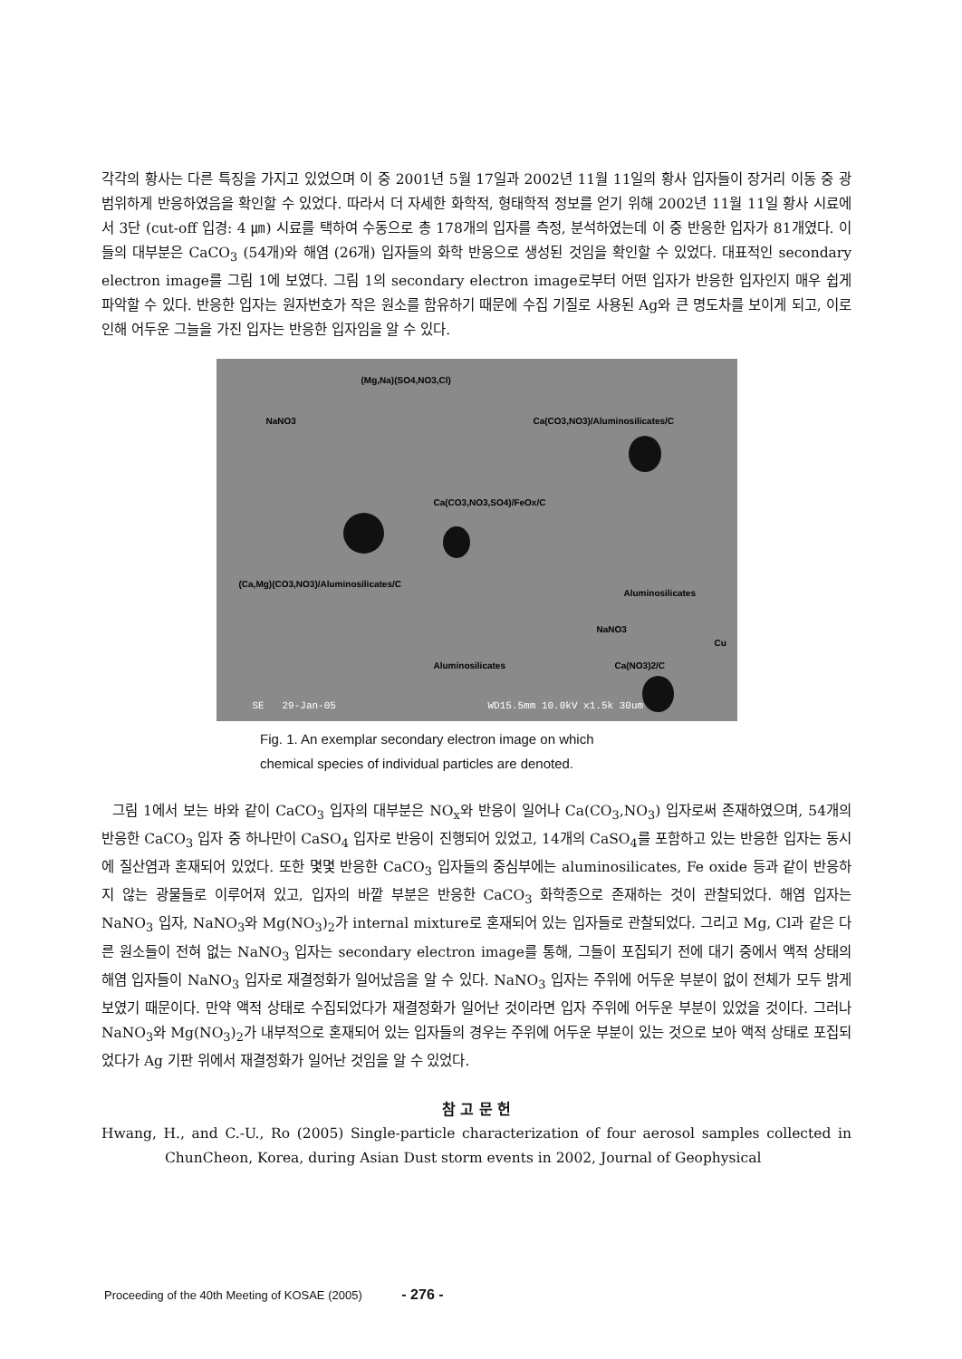각각의 황사는 다른 특징을 가지고 있었으며 이 중 2001년 5월 17일과 2002년 11월 11일의 황사 입자들이 장거리 이동 중 광범위하게 반응하였음을 확인할 수 있었다. 따라서 더 자세한 화학적, 형태학적 정보를 얻기 위해 2002년 11월 11일 황사 시료에서 3단 (cut-off 입경: 4 ㎛) 시료를 택하여 수동으로 총 178개의 입자를 측정, 분석하였는데 이 중 반응한 입자가 81개였다. 이들의 대부분은 CaCO<sub>3</sub> (54개)와 해염 (26개) 입자들의 화학 반응으로 생성된 것임을 확인할 수 있었다. 대표적인 secondary electron image를 그림 1에 보였다. 그림 1의 secondary electron image로부터 어떤 입자가 반응한 입자인지 매우 쉽게 파악할 수 있다. 반응한 입자는 원자번호가 작은 원소를 함유하기 때문에 수집 기질로 사용된 Ag와 큰 명도차를 보이게 되고, 이로 인해 어두운 그늘을 가진 입자는 반응한 입자임을 알 수 있다.
(Mg,Na)(SO4,NO3,Cl)
NaNO3 Ca(CO3,NO3)/Aluminosilicates/C
Ca(CO3,NO3,SO4)/FeOx/C
(Ca,Mg)(CO3,NO3)/Aluminosilicates/C
Aluminosilicates
NaNO3
Cu
Aluminosilicates Ca(NO3)2/C
SE 29-Jan-05 WD15.5mm 10.0kV x1.5k 30um
Fig. 1. An exemplar secondary electron image on which
chemical species of individual particles are denoted.
그림 1에서 보는 바와 같이 CaCO<sub>3</sub> 입자의 대부분은 NO<sub>x</sub>와 반응이 일어나 Ca(CO<sub>3</sub>,NO<sub>3</sub>) 입자로써 존재하였으며, 54개의 반응한 CaCO<sub>3</sub> 입자 중 하나만이 CaSO<sub>4</sub> 입자로 반응이 진행되어 있었고, 14개의 CaSO<sub>4</sub>를 포함하고 있는 반응한 입자는 동시에 질산염과 혼재되어 있었다. 또한 몇몇 반응한 CaCO<sub>3</sub> 입자들의 중심부에는 aluminosilicates, Fe oxide 등과 같이 반응하지 않는 광물들로 이루어져 있고, 입자의 바깥 부분은 반응한 CaCO<sub>3</sub> 화학종으로 존재하는 것이 관찰되었다. 해염 입자는 NaNO<sub>3</sub> 입자, NaNO<sub>3</sub>와 Mg(NO<sub>3</sub>)<sub>2</sub>가 internal mixture로 혼재되어 있는 입자들로 관찰되었다. 그리고 Mg, Cl과 같은 다른 원소들이 전혀 없는 NaNO<sub>3</sub> 입자는 secondary electron image를 통해, 그들이 포집되기 전에 대기 중에서 액적 상태의 해염 입자들이 NaNO<sub>3</sub> 입자로 재결정화가 일어났음을 알 수 있다. NaNO<sub>3</sub> 입자는 주위에 어두운 부분이 없이 전체가 모두 밝게 보였기 때문이다. 만약 액적 상태로 수집되었다가 재결정화가 일어난 것이라면 입자 주위에 어두운 부분이 있었을 것이다. 그러나 NaNO<sub>3</sub>와 Mg(NO<sub>3</sub>)<sub>2</sub>가 내부적으로 혼재되어 있는 입자들의 경우는 주위에 어두운 부분이 있는 것으로 보아 액적 상태로 포집되었다가 Ag 기판 위에서 재결정화가 일어난 것임을 알 수 있었다.
참 고 문 헌
Hwang, H., and C.-U., Ro (2005) Single-particle characterization of four aerosol samples collected in ChunCheon, Korea, during Asian Dust storm events in 2002, Journal of Geophysical
Proceeding of the 40th Meeting of KOSAE (2005) - 276 -